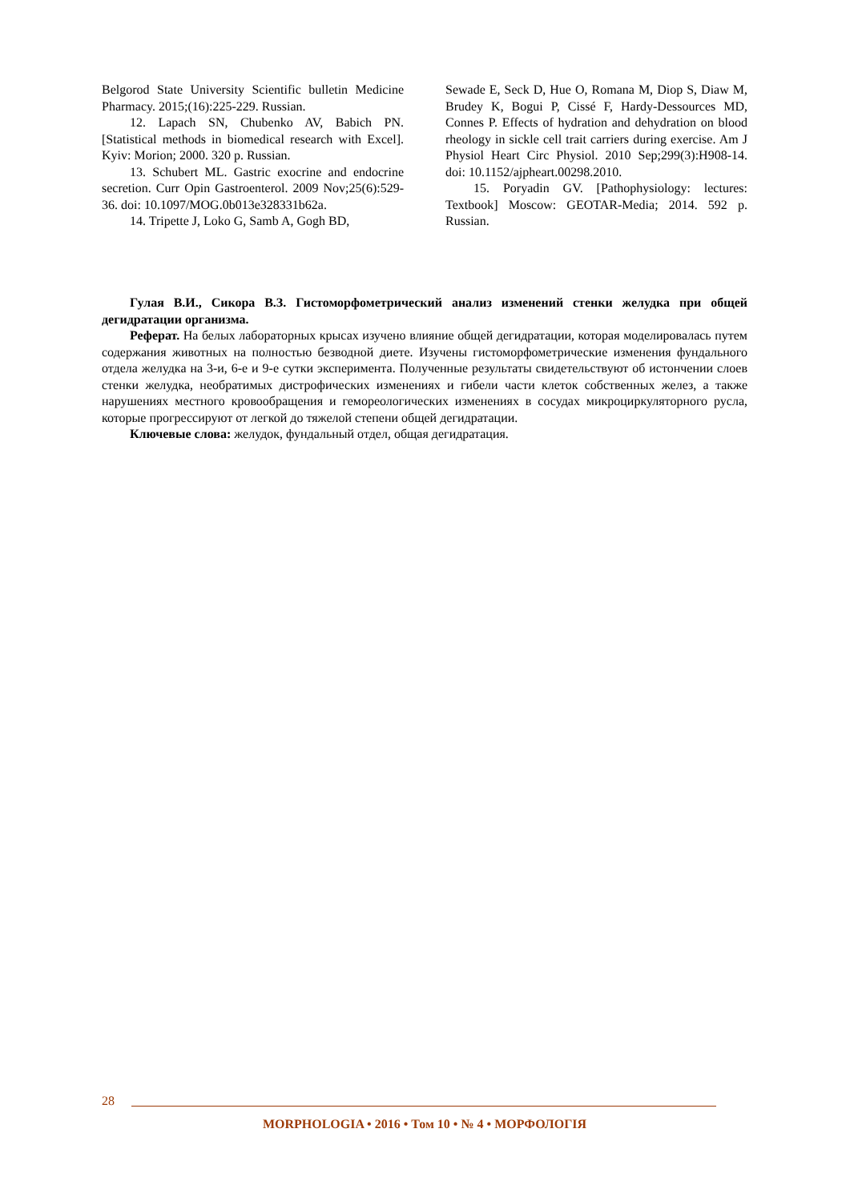Belgorod State University Scientific bulletin Medicine Pharmacy. 2015;(16):225-229. Russian.
12. Lapach SN, Chubenko AV, Babich PN. [Statistical methods in biomedical research with Excel]. Kyiv: Morion; 2000. 320 p. Russian.
13. Schubert ML. Gastric exocrine and endocrine secretion. Curr Opin Gastroenterol. 2009 Nov;25(6):529-36. doi: 10.1097/MOG.0b013e328331b62a.
14. Tripette J, Loko G, Samb A, Gogh BD,
Sewade E, Seck D, Hue O, Romana M, Diop S, Diaw M, Brudey K, Bogui P, Cissé F, Hardy-Dessources MD, Connes P. Effects of hydration and dehydration on blood rheology in sickle cell trait carriers during exercise. Am J Physiol Heart Circ Physiol. 2010 Sep;299(3):H908-14. doi: 10.1152/ajpheart.00298.2010.
15. Poryadin GV. [Pathophysiology: lectures: Textbook] Moscow: GEOTAR-Media; 2014. 592 p. Russian.
Гулая В.И., Сикора В.З. Гистоморфометрический анализ изменений стенки желудка при общей дегидратации организма.
Реферат. На белых лабораторных крысах изучено влияние общей дегидратации, которая моделировалась путем содержания животных на полностью безводной диете. Изучены гистоморфометрические изменения фундального отдела желудка на 3-и, 6-е и 9-е сутки эксперимента. Полученные результаты свидетельствуют об истончении слоев стенки желудка, необратимых дистрофических изменениях и гибели части клеток собственных желез, а также нарушениях местного кровообращения и гемореологических изменениях в сосудах микроциркуляторного русла, которые прогрессируют от легкой до тяжелой степени общей дегидратации.
Ключевые слова: желудок, фундальный отдел, общая дегидратация.
28
MORPHOLOGIA • 2016 • Том 10 • № 4 • МОРФОЛОГІЯ